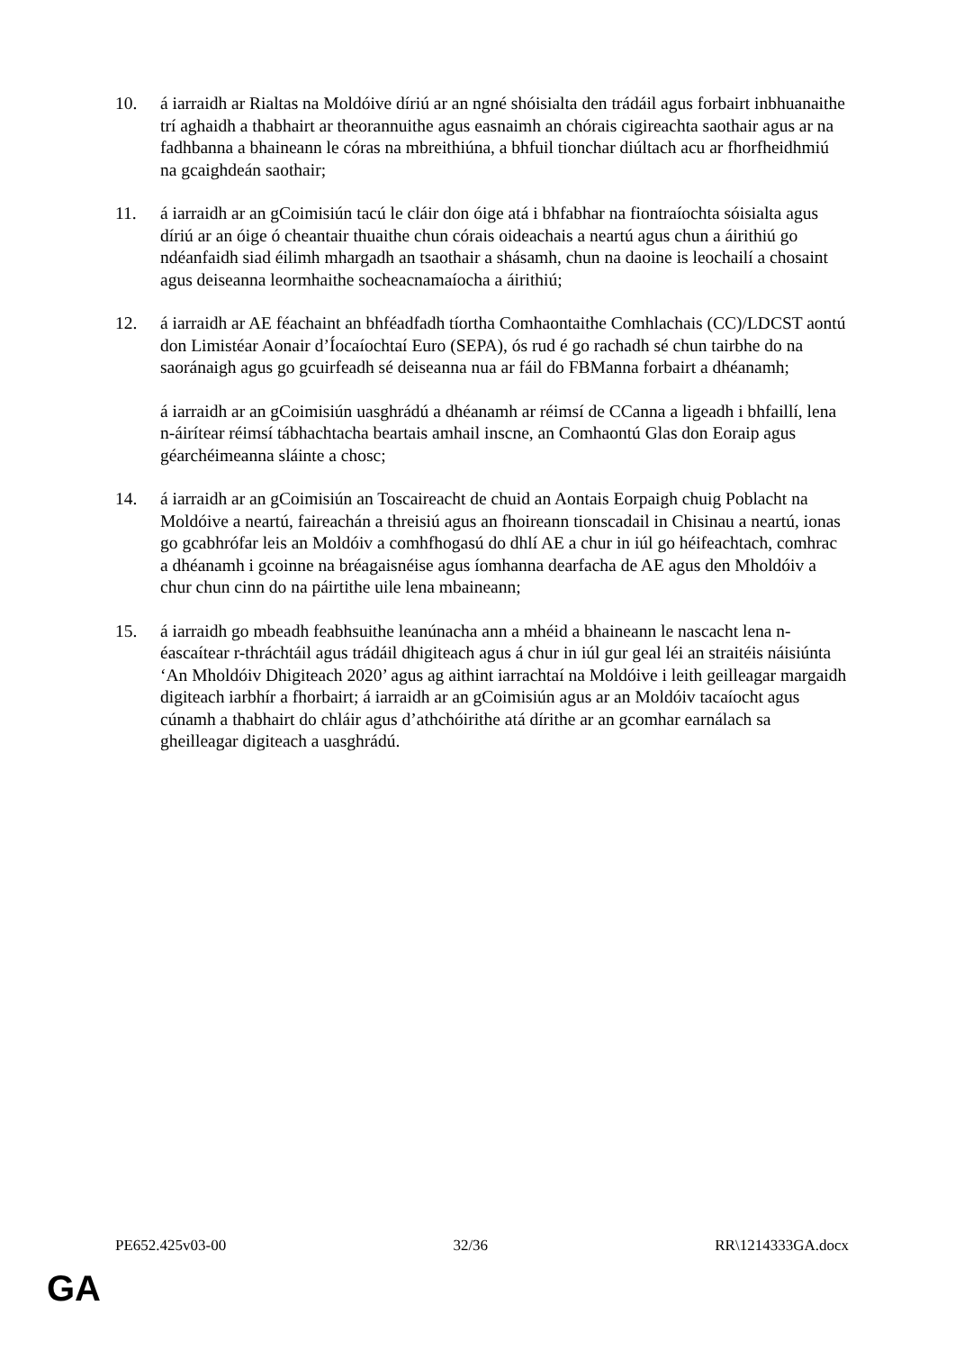10. á iarraidh ar Rialtas na Moldóive díriú ar an ngné shóisialta den trádáil agus forbairt inbhuanaithe trí aghaidh a thabhairt ar theorannuithe agus easnaimh an chórais cigireachta saothair agus ar na fadhbanna a bhaineann le córas na mbreithiúna, a bhfuil tionchar diúltach acu ar fhorfheidhmiú na gcaighdeán saothair;
11. á iarraidh ar an gCoimisiún tacú le cláir don óige atá i bhfabhar na fiontraíochta sóisialta agus díriú ar an óige ó cheantair thuaithe chun córais oideachais a neartú agus chun a áirithiú go ndéanfaidh siad éilimh mhargadh an tsaothair a shásamh, chun na daoine is leochailí a chosaint agus deiseanna leormhaithe socheacnamaíocha a áirithiú;
12. á iarraidh ar AE féachaint an bhféadfadh tíortha Comhaontaithe Comhlachais (CC)/LDCST aontú don Limistéar Aonair d’Íocaíochtaí Euro (SEPA), ós rud é go rachadh sé chun tairbhe do na saoránaigh agus go gcuirfeadh sé deiseanna nua ar fáil do FBManna forbairt a dhéanamh;
á iarraidh ar an gCoimisiún uasghrádú a dhéanamh ar réimsí de CCanna a ligeadh i bhfaillí, lena n-áirítear réimsí tábhachtacha beartais amhail inscne, an Comhaontú Glas don Eoraip agus géarchéimeanna sláinte a chosc;
14. á iarraidh ar an gCoimisiún an Toscaireacht de chuid an Aontais Eorpaigh chuig Poblacht na Moldóive a neartú, faireachán a threisiú agus an fhoireann tionscadail in Chisinau a neartú, ionas go gcabhrófar leis an Moldóiv a comhfhogasú do dhlí AE a chur in iúl go héifeachtach, comhrac a dhéanamh i gcoinne na bréagaisnéise agus íomhanna dearfacha de AE agus den Mholdóiv a chur chun cinn do na páirtithe uile lena mbaineann;
15. á iarraidh go mbeadh feabhsuithe leanúnacha ann a mhéid a bhaineann le nascacht lena n-éascaítear r-thráchtáil agus trádáil dhigiteach agus á chur in iúl gur geal léi an straitéis náisiúnta ‘An Mholdóiv Dhigiteach 2020’ agus ag aithint iarrachtaí na Moldóive i leith geilleagar margaidh digiteach iarbhír a fhorbairt; á iarraidh ar an gCoimisiún agus ar an Moldóiv tacaíocht agus cúnamh a thabhairt do chláir agus d’athchóirithe atá dírithe ar an gcomhar earnálach sa gheilleagar digiteach a uasghrádú.
PE652.425v03-00 32/36 RR\1214333GA.docx
GA